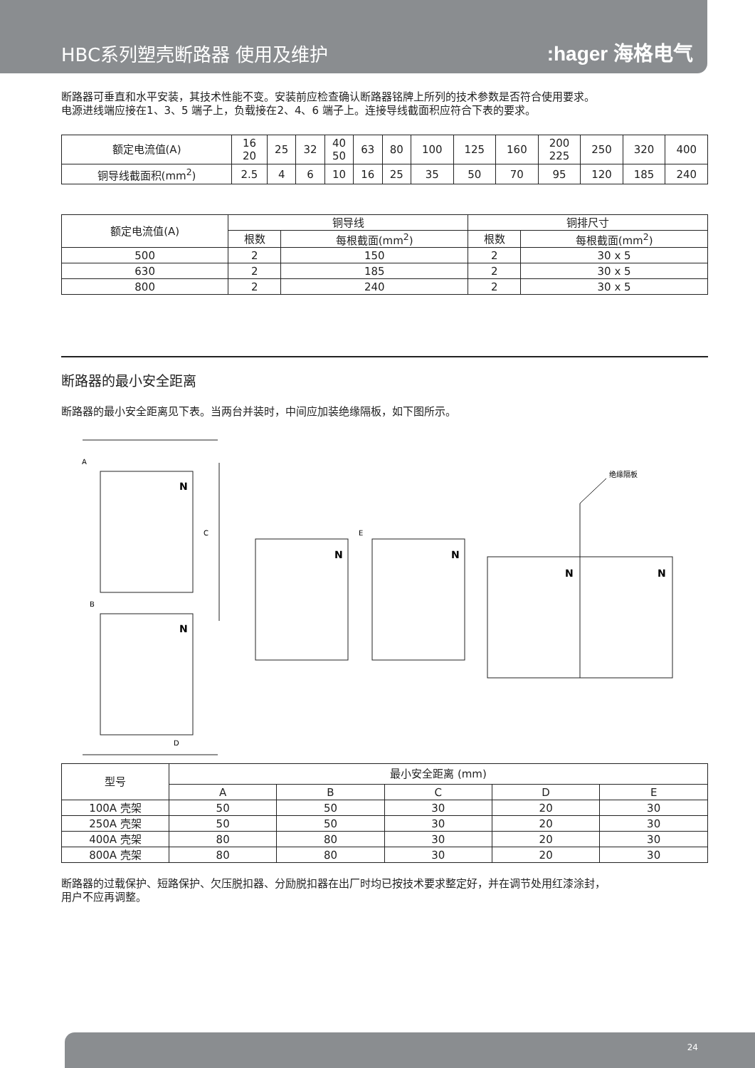HBC系列塑壳断路器 使用及维护
:hager 海格电气
断路器可垂直和水平安装，其技术性能不变。安装前应检查确认断路器铭牌上所列的技术参数是否符合使用要求。
电源进线端应接在1、3、5 端子上，负载接在2、4、6 端子上。连接导线截面积应符合下表的要求。
| 额定电流值(A) | 16 20 | 25 | 32 | 40 50 | 63 | 80 | 100 | 125 | 160 | 200 225 | 250 | 320 | 400 |
| 铜导线截面积(mm<sup>2</sup>) | 2.5 | 4 | 6 | 10 | 16 | 25 | 35 | 50 | 70 | 95 | 120 | 185 | 240 |
| 额定电流值(A) | 铜导线 | | 铜排尺寸 | |
| --- | --- | --- | --- | --- |
| | 根数 | 每根截面(mm<sup>2</sup>) | 根数 | 每根截面(mm<sup>2</sup>) |
| 500 | 2 | 150 | 2 | 30 x 5 |
| 630 | 2 | 185 | 2 | 30 x 5 |
| 800 | 2 | 240 | 2 | 30 x 5 |
断路器的最小安全距离
断路器的最小安全距离见下表。当两台并装时，中间应加装绝缘隔板，如下图所示。
A
B
C
D
E
绝缘隔板
N
N
N
N
N
N
| 型号 | 最小安全距离 (mm) | | | | |
| --- | --- | --- | --- | --- | --- |
| | A | B | C | D | E |
| 100A 壳架 | 50 | 50 | 30 | 20 | 30 |
| 250A 壳架 | 50 | 50 | 30 | 20 | 30 |
| 400A 壳架 | 80 | 80 | 30 | 20 | 30 |
| 800A 壳架 | 80 | 80 | 30 | 20 | 30 |
断路器的过载保护、短路保护、欠压脱扣器、分励脱扣器在出厂时均已按技术要求整定好，并在调节处用红漆涂封，
用户不应再调整。
24